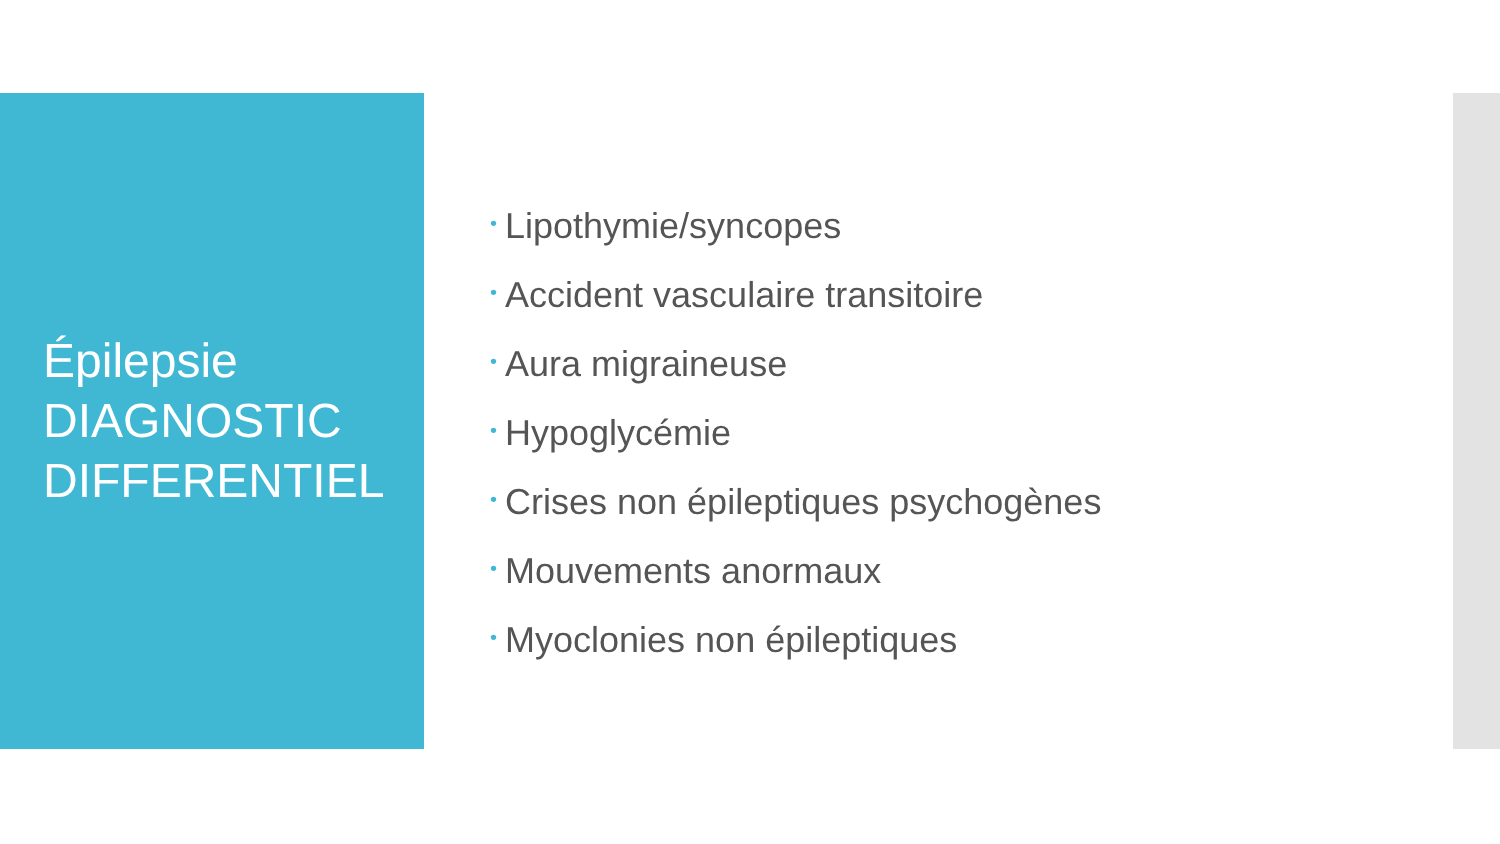Épilepsie
DIAGNOSTIC
DIFFERENTIEL
• Lipothymie/syncopes
• Accident vasculaire transitoire
• Aura migraineuse
• Hypoglycémie
• Crises non épileptiques psychogènes
• Mouvements anormaux
• Myoclonies non épileptiques